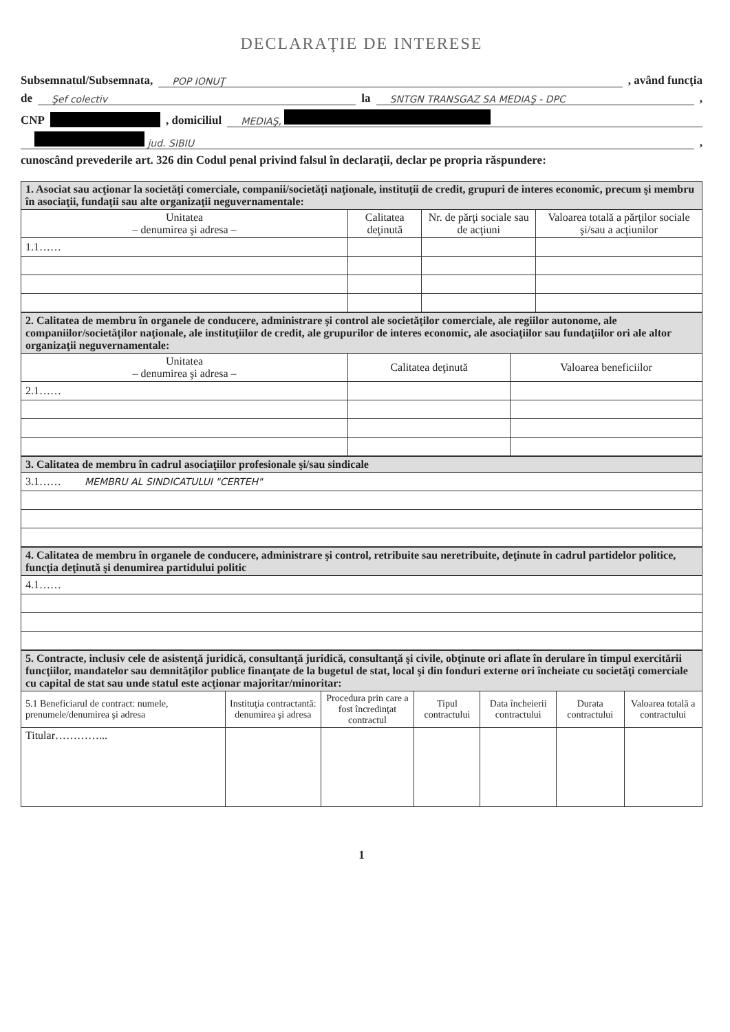DECLARAŢIE DE INTERESE
Subsemnatul/Subsemnata, POP IONUŢ , având funcţia
de Şef colectiv la SNTGN TRANSGAZ SA MEDIAŞ - DPC ,
CNP , domiciliul MEDIAŞ,
jud. SIBIU ,
cunoscând prevederile art. 326 din Codul penal privind falsul în declaraţii, declar pe propria răspundere:
| 1. Asociat sau acţionar la societăţi comerciale, companii/societăţi naţionale, instituţii de credit, grupuri de interes economic, precum şi membru în asociaţii, fundaţii sau alte organizaţii neguvernamentale: | | | |
| Unitatea – denumirea şi adresa – | Calitatea deţinută | Nr. de părţi sociale sau de acţiuni | Valoarea totală a părţilor sociale şi/sau a acţiunilor |
| 1.1…… | | | |
| 2. Calitatea de membru în organele de conducere, administrare şi control ale societăţilor comerciale, ale regiilor autonome, ale companiilor/societăţilor naţionale, ale instituţiilor de credit, ale grupurilor de interes economic, ale asociaţiilor sau fundaţiilor ori ale altor organizaţii neguvernamentale: | | |
| Unitatea – denumirea şi adresa – | Calitatea deţinută | Valoarea beneficiilor |
| 2.1…… | | |
| 3. Calitatea de membru în cadrul asociaţiilor profesionale şi/sau sindicale |
| 3.1…… MEMBRU AL SINDICATULUI "CERTEH" |
| 4. Calitatea de membru în organele de conducere, administrare şi control, retribuite sau neretribuite, deţinute în cadrul partidelor politice, funcţia deţinută şi denumirea partidului politic |
| 4.1…… |
| 5. Contracte, inclusiv cele de asistenţă juridică, consultanţă juridică, consultanţă şi civile, obţinute ori aflate în derulare în timpul exercitării funcţiilor, mandatelor sau demnităţilor publice finanţate de la bugetul de stat, local şi din fonduri externe ori încheiate cu societăţi comerciale cu capital de stat sau unde statul este acţionar majoritar/minoritar: | | | | | | |
| 5.1 Beneficiarul de contract: numele, prenumele/denumirea şi adresa | Instituţia contractantă: denumirea şi adresa | Procedura prin care a fost încredinţat contractul | Tipul contractului | Data încheierii contractului | Durata contractului | Valoarea totală a contractului |
| Titular…………... | | | | | | |
1